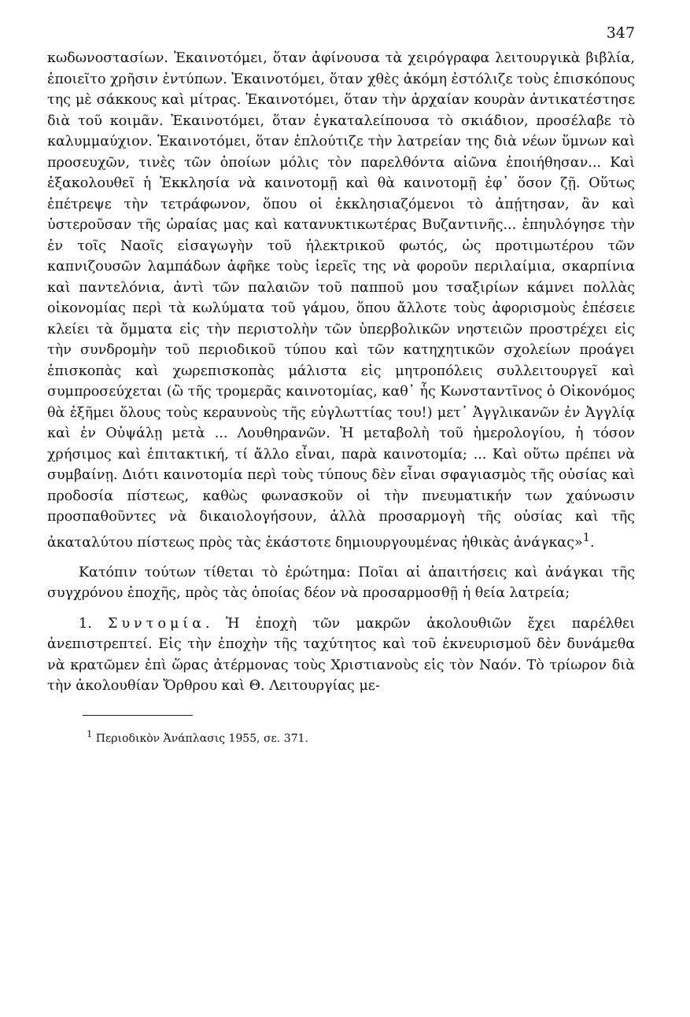347
κωδωνοστασίων. Ἐκαινοτόμει, ὅταν ἀφίνουσα τὰ χειρόγραφα λειτουργικὰ βιβλία, ἐποιεῖτο χρῆσιν ἐντύπων. Ἐκαινοτόμει, ὅταν χθὲς ἀκόμη ἐστόλιζε τοὺς ἐπισκόπους της μὲ σάκκους καὶ μίτρας. Ἐκαινοτόμει, ὅταν τὴν ἀρχαίαν κουρὰν ἀντικατέστησε διὰ τοῦ κοιμᾶν. Ἐκαινοτόμει, ὅταν ἐγκαταλείπουσα τὸ σκιάδιον, προσέλαβε τὸ καλυμμαύχιον. Ἐκαινοτόμει, ὅταν ἐπλούτιζε τὴν λατρείαν της διὰ νέων ὕμνων καὶ προσευχῶν, τινὲς τῶν ὁποίων μόλις τὸν παρελθόντα αἰῶνα ἐποιήθησαν... Καὶ ἐξακολουθεῖ ἡ Ἐκκλησία νὰ καινοτομῇ καὶ θὰ καινοτομῇ ἐφ᾽ ὅσον ζῇ. Οὕτως ἐπέτρεψε τὴν τετράφωνον, ὅπου οἱ ἐκκλησιαζόμενοι τὸ ἀπῄτησαν, ἂν καὶ ὑστεροῦσαν τῆς ὡραίας μας καὶ κατανυκτικωτέρας Βυζαντινῆς... ἐπηυλόγησε τὴν ἐν τοῖς Ναοῖς εἰσαγωγὴν τοῦ ἠλεκτρικοῦ φωτός, ὡς προτιμωτέρου τῶν καπνιζουσῶν λαμπάδων ἀφῆκε τοὺς ἱερεῖς της νὰ φοροῦν περιλαίμια, σκαρπίνια καὶ παντελόνια, ἀντὶ τῶν παλαιῶν τοῦ παπποῦ μου τσαξιρίων κάμνει πολλὰς οἰκονομίας περὶ τὰ κωλύματα τοῦ γάμου, ὅπου ἄλλοτε τοὺς ἀφορισμοὺς ἐπέσειε κλείει τὰ ὄμματα εἰς τὴν περιστολὴν τῶν ὑπερβολικῶν νηστειῶν προστρέχει εἰς τὴν συνδρομὴν τοῦ περιοδικοῦ τύπου καὶ τῶν κατηχητικῶν σχολείων προάγει ἐπισκοπὰς καὶ χωρεπισκοπὰς μάλιστα εἰς μητροπόλεις συλλειτουργεῖ καὶ συμπροσεύχεται (ὢ τῆς τρομερᾶς καινοτομίας, καθ᾽ ἧς Κωνσταντῖνος ὁ Οἰκονόμος θὰ ἐξῆμει ὅλους τοὺς κεραυνοὺς τῆς εὐγλωττίας του!) μετ᾽ Ἀγγλικανῶν ἐν Ἀγγλίᾳ καὶ ἐν Οὐψάλῃ μετὰ ... Λουθηρανῶν. Ἡ μεταβολὴ τοῦ ἡμερολογίου, ἡ τόσον χρήσιμος καὶ ἐπιτακτική, τί ἄλλο εἶναι, παρὰ καινοτομία; ... Καὶ οὕτω πρέπει νὰ συμβαίνῃ. Διότι καινοτομία περὶ τοὺς τύπους δὲν εἶναι σφαγιασμὸς τῆς οὐσίας καὶ προδοσία πίστεως, καθὼς φωνασκοῦν οἱ τὴν πνευματικήν των χαύνωσιν προσπαθοῦντες νὰ δικαιολογήσουν, ἀλλὰ προσαρμογὴ τῆς οὐσίας καὶ τῆς ἀκαταλύτου πίστεως πρὸς τὰς ἑκάστοτε δημιουργουμένας ἠθικὰς ἀνάγκας»<sup>1</sup>.
Κατόπιν τούτων τίθεται τὸ ἐρώτημα: Ποῖαι αἱ ἀπαιτήσεις καὶ ἀνάγκαι τῆς συγχρόνου ἐποχῆς, πρὸς τὰς ὁποίας δέον νὰ προσαρμοσθῇ ἡ θεία λατρεία;
1. Συντομία. Ἡ ἐποχὴ τῶν μακρῶν ἀκολουθιῶν ἔχει παρέλθει ἀνεπιστρεπτεί. Εἰς τὴν ἐποχὴν τῆς ταχύτητος καὶ τοῦ ἐκνευρισμοῦ δὲν δυνάμεθα νὰ κρατῶμεν ἐπὶ ὥρας ἀτέρμονας τοὺς Χριστιανοὺς εἰς τὸν Ναόν. Τὸ τρίωρον διὰ τὴν ἀκολουθίαν Ὄρθρου καὶ Θ. Λειτουργίας με-
<sup>1</sup> Περιοδικὸν Ἀνάπλασις 1955, σε. 371.